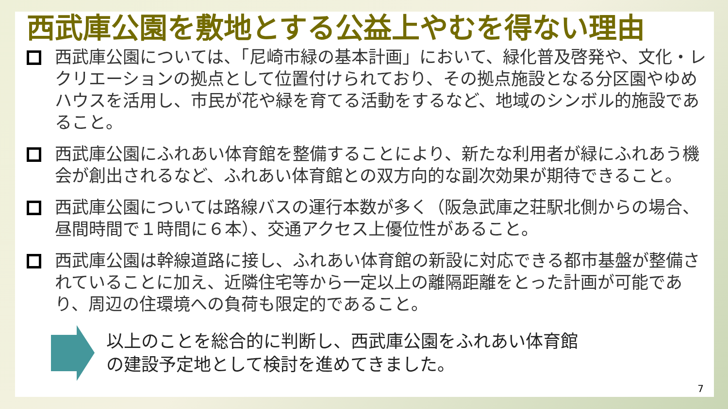西武庫公園を敷地とする公益上やむを得ない理由
西武庫公園については、「尼崎市緑の基本計画」において、緑化普及啓発や、文化・レクリエーションの拠点として位置付けられており、その拠点施設となる分区園やゆめハウスを活用し、市民が花や緑を育てる活動をするなど、地域のシンボル的施設であること。
西武庫公園にふれあい体育館を整備することにより、新たな利用者が緑にふれあう機会が創出されるなど、ふれあい体育館との双方向的な副次効果が期待できること。
西武庫公園については路線バスの運行本数が多く（阪急武庫之荘駅北側からの場合、昼間時間で１時間に６本）、交通アクセス上優位性があること。
西武庫公園は幹線道路に接し、ふれあい体育館の新設に対応できる都市基盤が整備されていることに加え、近隣住宅等から一定以上の離隔距離をとった計画が可能であり、周辺の住環境への負荷も限定的であること。
以上のことを総合的に判断し、西武庫公園をふれあい体育館
の建設予定地として検討を進めてきました。
7